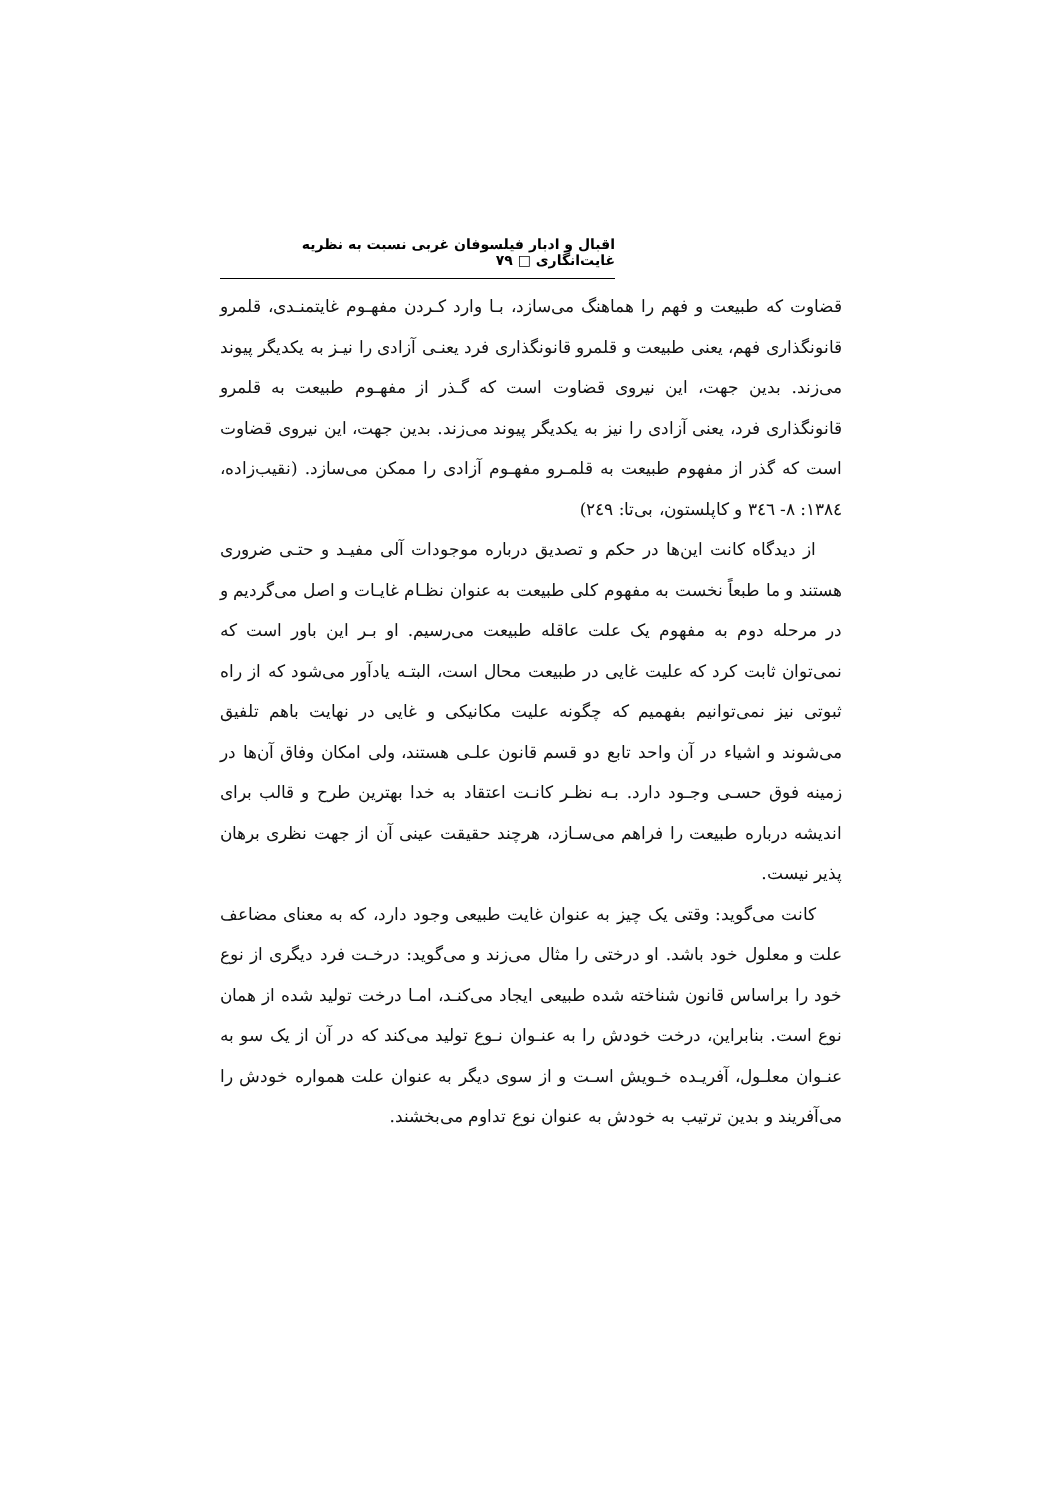اقبال و ادبار فیلسوفان غربی نسبت به نظریه غایت‌انگاری □ ۷۹
قضاوت که طبیعت و فهم را هماهنگ می‌سازد، بـا وارد کـردن مفهـوم غایتمنـدی، قلمرو قانونگذاری فهم، یعنی طبیعت و قلمرو قانونگذاری فرد یعنـی آزادی را نیـز به یکدیگر پیوند می‌زند. بدین جهت، این نیروی قضاوت است که گـذر از مفهـوم طبیعت به قلمرو قانونگذاری فرد، یعنی آزادی را نیز به یکدیگر پیوند می‌زند. بدین جهت، این نیروی قضاوت است که گذر از مفهوم طبیعت به قلمـرو مفهـوم آزادی را ممکن می‌سازد. (نقیب‌زاده، ۱۳۸٤: ۸- ۳٤٦ و کاپلستون، بی‌تا: ۲٤۹)
از دیدگاه کانت این‌ها در حکم و تصدیق درباره موجودات آلی مفیـد و حتـی ضروری هستند و ما طبعاً نخست به مفهوم کلی طبیعت به عنوان نظـام غایـات و اصل می‌گردیم و در مرحله دوم به مفهوم یک علت عاقله طبیعت می‌رسیم. او بـر این باور است که نمی‌توان ثابت کرد که علیت غایی در طبیعت محال است، البتـه یادآور می‌شود که از راه ثبوتی نیز نمی‌توانیم بفهمیم که چگونه علیت مکانیکی و غایی در نهایت باهم تلفیق می‌شوند و اشیاء در آن واحد تابع دو قسم قانون علـی هستند، ولی امکان وفاق آن‌ها در زمینه فوق حسـی وجـود دارد. بـه نظـر کانـت اعتقاد به خدا بهترین طرح و قالب برای اندیشه درباره طبیعت را فراهم می‌سـازد، هرچند حقیقت عینی آن از جهت نظری برهان پذیر نیست.
کانت می‌گوید: وقتی یک چیز به عنوان غایت طبیعی وجود دارد، که به معنای مضاعف علت و معلول خود باشد. او درختی را مثال می‌زند و می‌گوید: درخـت فرد دیگری از نوع خود را براساس قانون شناخته شده طبیعی ایجاد می‌کنـد، امـا درخت تولید شده از همان نوع است. بنابراین، درخت خودش را به عنـوان نـوع تولید می‌کند که در آن از یک سو به عنـوان معلـول، آفریـده خـویش اسـت و از سوی دیگر به عنوان علت همواره خودش را می‌آفریند و بدین ترتیب به خودش به عنوان نوع تداوم می‌بخشند.